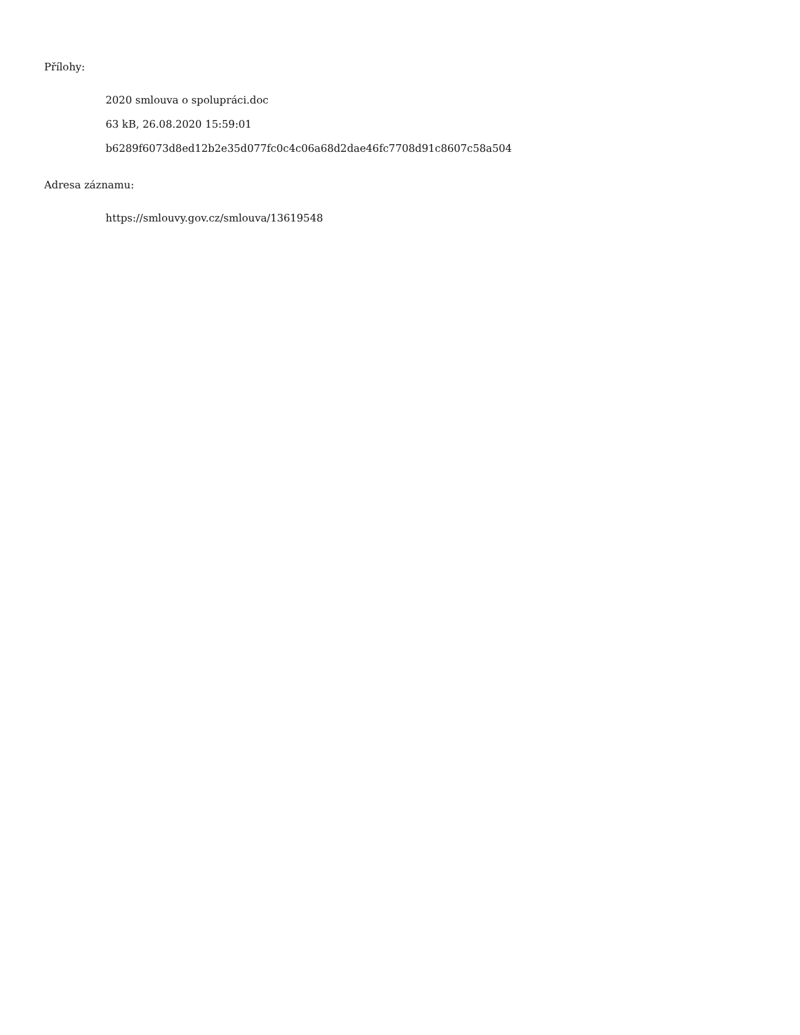Přílohy:
2020 smlouva o spolupráci.doc
63 kB, 26.08.2020 15:59:01
b6289f6073d8ed12b2e35d077fc0c4c06a68d2dae46fc7708d91c8607c58a504
Adresa záznamu:
https://smlouvy.gov.cz/smlouva/13619548